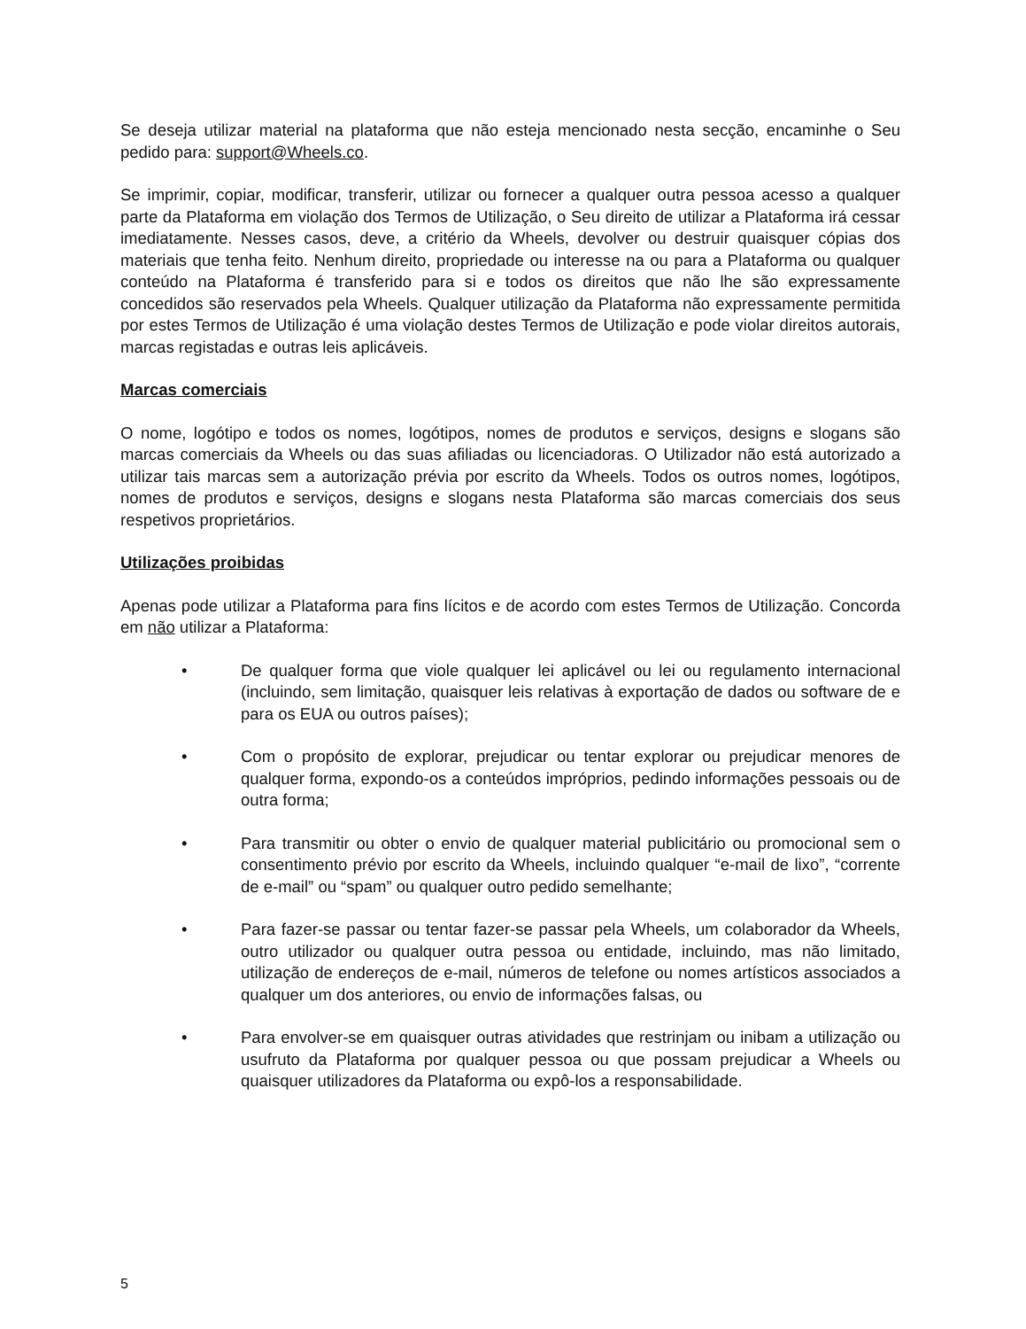Se deseja utilizar material na plataforma que não esteja mencionado nesta secção, encaminhe o Seu pedido para: support@Wheels.co.
Se imprimir, copiar, modificar, transferir, utilizar ou fornecer a qualquer outra pessoa acesso a qualquer parte da Plataforma em violação dos Termos de Utilização, o Seu direito de utilizar a Plataforma irá cessar imediatamente. Nesses casos, deve, a critério da Wheels, devolver ou destruir quaisquer cópias dos materiais que tenha feito. Nenhum direito, propriedade ou interesse na ou para a Plataforma ou qualquer conteúdo na Plataforma é transferido para si e todos os direitos que não lhe são expressamente concedidos são reservados pela Wheels. Qualquer utilização da Plataforma não expressamente permitida por estes Termos de Utilização é uma violação destes Termos de Utilização e pode violar direitos autorais, marcas registadas e outras leis aplicáveis.
Marcas comerciais
O nome, logótipo e todos os nomes, logótipos, nomes de produtos e serviços, designs e slogans são marcas comerciais da Wheels ou das suas afiliadas ou licenciadoras. O Utilizador não está autorizado a utilizar tais marcas sem a autorização prévia por escrito da Wheels. Todos os outros nomes, logótipos, nomes de produtos e serviços, designs e slogans nesta Plataforma são marcas comerciais dos seus respetivos proprietários.
Utilizações proibidas
Apenas pode utilizar a Plataforma para fins lícitos e de acordo com estes Termos de Utilização. Concorda em não utilizar a Plataforma:
• De qualquer forma que viole qualquer lei aplicável ou lei ou regulamento internacional (incluindo, sem limitação, quaisquer leis relativas à exportação de dados ou software de e para os EUA ou outros países);
• Com o propósito de explorar, prejudicar ou tentar explorar ou prejudicar menores de qualquer forma, expondo-os a conteúdos impróprios, pedindo informações pessoais ou de outra forma;
• Para transmitir ou obter o envio de qualquer material publicitário ou promocional sem o consentimento prévio por escrito da Wheels, incluindo qualquer “e-mail de lixo”, “corrente de e-mail” ou “spam” ou qualquer outro pedido semelhante;
• Para fazer-se passar ou tentar fazer-se passar pela Wheels, um colaborador da Wheels, outro utilizador ou qualquer outra pessoa ou entidade, incluindo, mas não limitado, utilização de endereços de e-mail, números de telefone ou nomes artísticos associados a qualquer um dos anteriores, ou envio de informações falsas, ou
• Para envolver-se em quaisquer outras atividades que restrinjam ou inibam a utilização ou usufruto da Plataforma por qualquer pessoa ou que possam prejudicar a Wheels ou quaisquer utilizadores da Plataforma ou expô-los a responsabilidade.
5